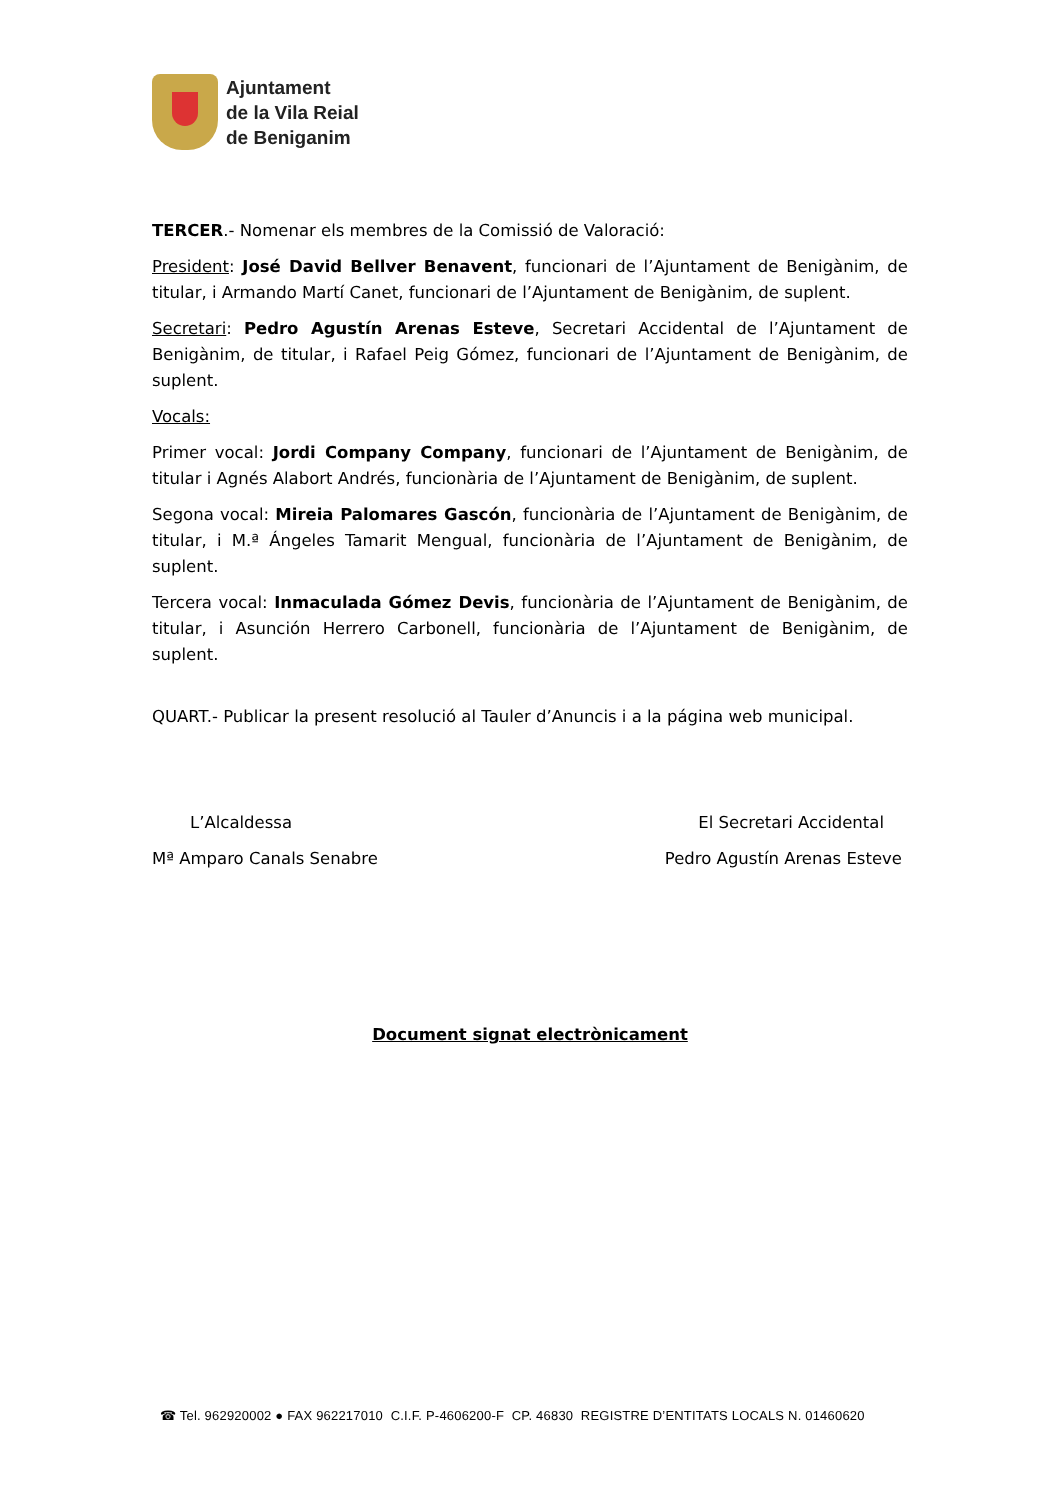Ajuntament
de la Vila Reial
de Beniganim
TERCER.- Nomenar els membres de la Comissió de Valoració:
President: José David Bellver Benavent, funcionari de l’Ajuntament de Benigànim, de titular, i Armando Martí Canet, funcionari de l’Ajuntament de Benigànim, de suplent.
Secretari: Pedro Agustín Arenas Esteve, Secretari Accidental de l’Ajuntament de Benigànim, de titular, i Rafael Peig Gómez, funcionari de l’Ajuntament de Benigànim, de suplent.
Vocals:
Primer vocal: Jordi Company Company, funcionari de l’Ajuntament de Benigànim, de titular i Agnés Alabort Andrés, funcionària de l’Ajuntament de Benigànim, de suplent.
Segona vocal: Mireia Palomares Gascón, funcionària de l’Ajuntament de Benigànim, de titular, i M.ª Ángeles Tamarit Mengual, funcionària de l’Ajuntament de Benigànim, de suplent.
Tercera vocal: Inmaculada Gómez Devis, funcionària de l’Ajuntament de Benigànim, de titular, i Asunción Herrero Carbonell, funcionària de l’Ajuntament de Benigànim, de suplent.
QUART.- Publicar la present resolució al Tauler d’Anuncis i a la página web municipal.
L’Alcaldessa El Secretari Accidental
Mª Amparo Canals Senabre Pedro Agustín Arenas Esteve
Document signat electrònicament
☎ Tel. 962920002 ● FAX 962217010 C.I.F. P-4606200-F CP. 46830 REGISTRE D’ENTITATS LOCALS N. 01460620